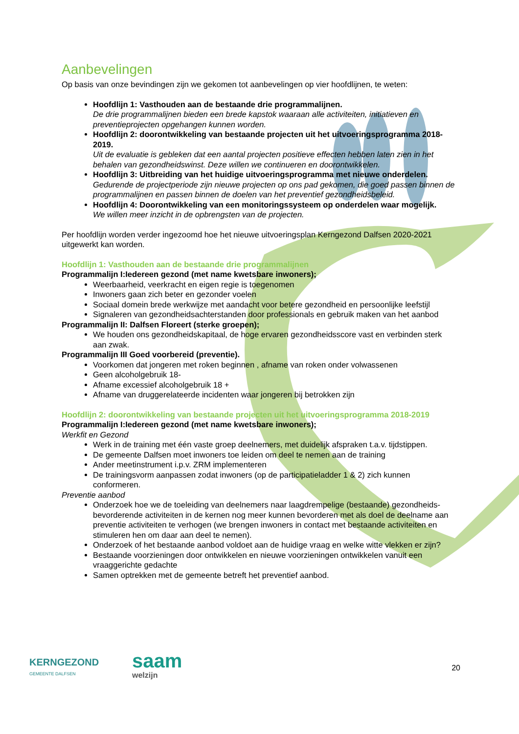Aanbevelingen
Op basis van onze bevindingen zijn we gekomen tot aanbevelingen op vier hoofdlijnen, te weten:
Hoofdlijn 1: Vasthouden aan de bestaande drie programmalijnen.
De drie programmalijnen bieden een brede kapstok waaraan alle activiteiten, initiatieven en preventieprojecten opgehangen kunnen worden.
Hoofdlijn 2: doorontwikkeling van bestaande projecten uit het uitvoeringsprogramma 2018-2019.
Uit de evaluatie is gebleken dat een aantal projecten positieve effecten hebben laten zien in het behalen van gezondheidswinst. Deze willen we continueren en doorontwikkelen.
Hoofdlijn 3: Uitbreiding van het huidige uitvoeringsprogramma met nieuwe onderdelen.
Gedurende de projectperiode zijn nieuwe projecten op ons pad gekomen, die goed passen binnen de programmalijnen en passen binnen de doelen van het preventief gezondheidsbeleid.
Hoofdlijn 4: Doorontwikkeling van een monitoringssysteem op onderdelen waar mogelijk.
We willen meer inzicht in de opbrengsten van de projecten.
Per hoofdlijn worden verder ingezoomd hoe het nieuwe uitvoeringsplan Kerngezond Dalfsen 2020-2021 uitgewerkt kan worden.
Hoofdlijn 1: Vasthouden aan de bestaande drie programmalijnen
Programmalijn I:Iedereen gezond (met name kwetsbare inwoners);
Weerbaarheid, veerkracht en eigen regie is toegenomen
Inwoners gaan zich beter en gezonder voelen
Sociaal domein brede werkwijze met aandacht voor betere gezondheid en persoonlijke leefstijl
Signaleren van gezondheidsachterstanden door professionals en gebruik maken van het aanbod
Programmalijn II: Dalfsen Floreert (sterke groepen);
We houden ons gezondheidskapitaal, de hoge ervaren gezondheidsscore vast en verbinden sterk aan zwak.
Programmalijn III Goed voorbereid (preventie).
Voorkomen dat jongeren met roken beginnen , afname van roken onder volwassenen
Geen alcoholgebruik 18-
Afname excessief alcoholgebruik 18 +
Afname van druggerelateerde incidenten waar jongeren bij betrokken zijn
Hoofdlijn 2: doorontwikkeling van bestaande projecten uit het uitvoeringsprogramma 2018-2019
Programmalijn I:Iedereen gezond (met name kwetsbare inwoners);
Werkfit en Gezond
Werk in de training met één vaste groep deelnemers, met duidelijk afspraken t.a.v. tijdstippen.
De gemeente Dalfsen moet inwoners toe leiden om deel te nemen aan de training
Ander meetinstrument i.p.v. ZRM implementeren
De trainingsvorm aanpassen zodat inwoners (op de participatieladder 1 & 2) zich kunnen conformeren.
Preventie aanbod
Onderzoek hoe we de toeleiding van deelnemers naar laagdrempelige (bestaande) gezondheids- bevorderende activiteiten in de kernen nog meer kunnen bevorderen met als doel de deelname aan preventie activiteiten te verhogen (we brengen inwoners in contact met bestaande activiteiten en stimuleren hen om daar aan deel te nemen).
Onderzoek of het bestaande aanbod voldoet aan de huidige vraag en welke witte vlekken er zijn?
Bestaande voorzieningen door ontwikkelen en nieuwe voorzieningen ontwikkelen vanuit een vraaggerichte gedachte
Samen optrekken met de gemeente betreft het preventief aanbod.
KERNGEZOND
GEMEENTE DALFSEN
saam
welzijn
20